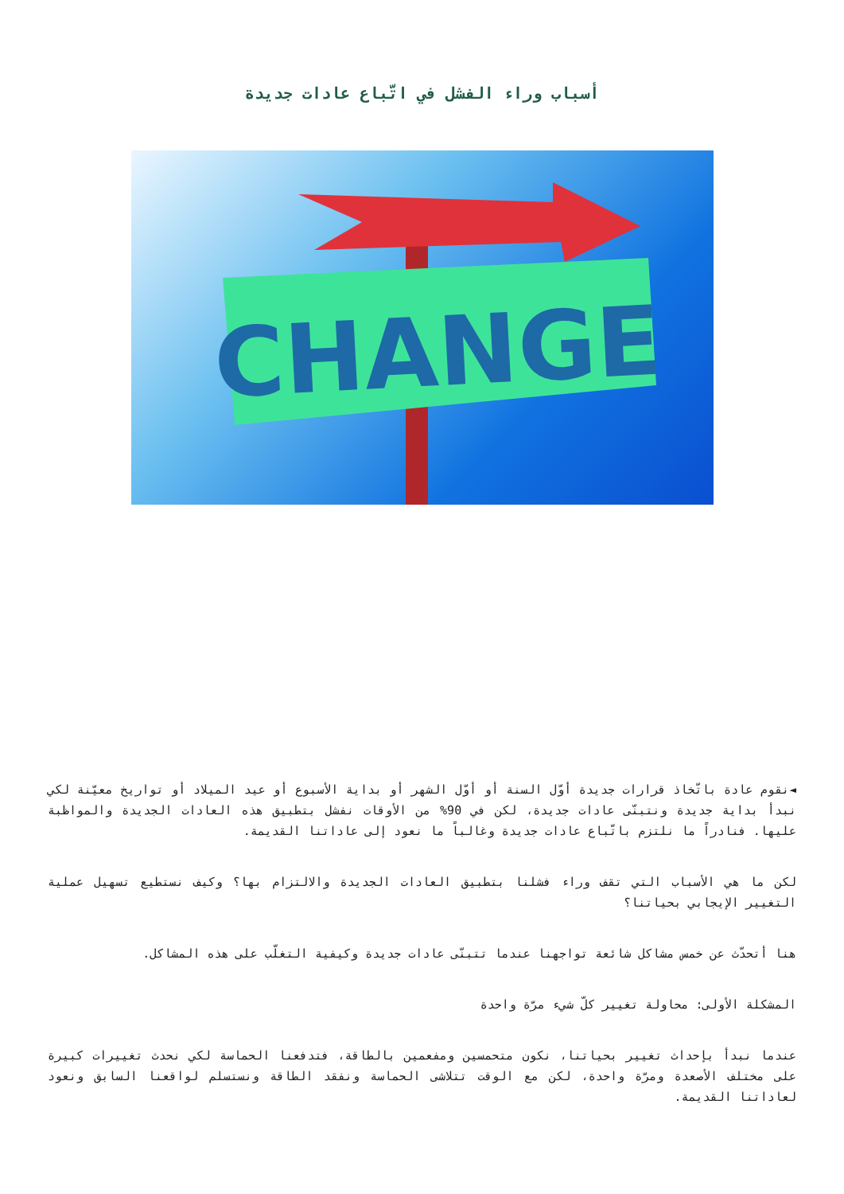أسباب وراء الفشل في اتّباع عادات جديدة
CHANGE
◄نقوم عادة باتّخاذ قرارات جديدة أوّل السنة أو أوّل الشهر أو بداية الأسبوع أو عيد الميلاد أو تواريخ معيّنة لكي نبدأ بداية جديدة ونتبنّى عادات جديدة، لكن في 90% من الأوقات نفشل بتطبيق هذه العادات الجديدة والمواظبة عليها. فنادراً ما نلتزم باتّباع عادات جديدة وغالباً ما نعود إلى عاداتنا القديمة.
لكن ما هي الأسباب التي تقف وراء فشلنا بتطبيق العادات الجديدة والالتزام بها؟ وكيف نستطيع تسهيل عملية التغيير الإيجابي بحياتنا؟
هنا أتحدّث عن خمس مشاكل شائعة تواجهنا عندما تتبنّى عادات جديدة وكيفية التغلّب على هذه المشاكل.
المشكلة الأولى: محاولة تغيير كلّ شيء مرّة واحدة
عندما نبدأ بإحداث تغيير بحياتنا، نكون متحمسين ومفعمين بالطاقة، فتدفعنا الحماسة لكي نحدث تغييرات كبيرة على مختلف الأصعدة ومرّة واحدة، لكن مع الوقت تتلاشى الحماسة ونفقد الطاقة ونستسلم لواقعنا السابق ونعود لعاداتنا القديمة.